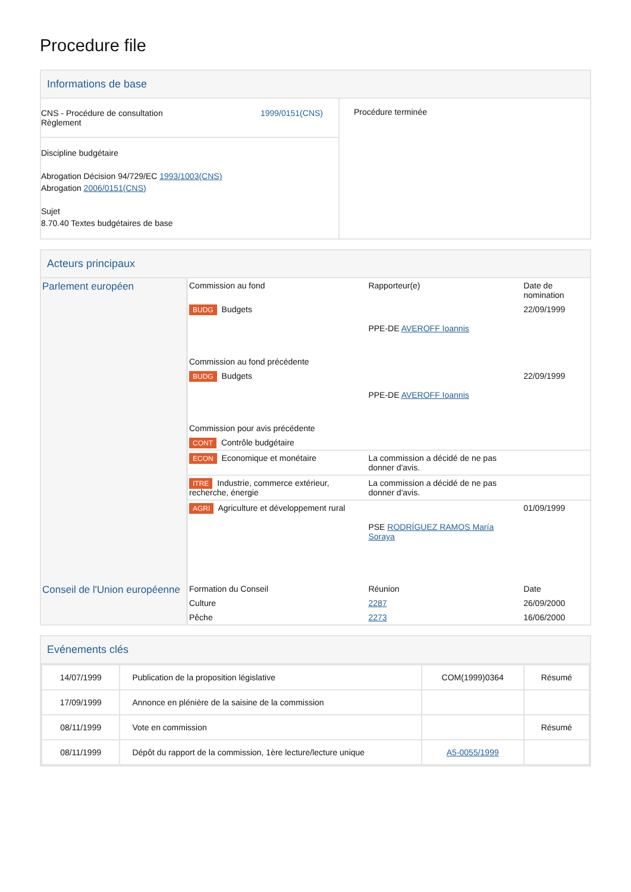Procedure file
Informations de base
| CNS - Procédure de consultation Règlement 1999/0151(CNS) Discipline budgétaire Abrogation Décision 94/729/EC 1993/1003(CNS) Abrogation 2006/0151(CNS) Sujet 8.70.40 Textes budgétaires de base | Procédure terminée |
Acteurs principaux
| Parlement européen | Commission au fond | Rapporteur(e) | Date de nomination |
| | BUDG Budgets | PPE-DE AVEROFF Ioannis | 22/09/1999 |
| | Commission au fond précédente | | |
| | BUDG Budgets | PPE-DE AVEROFF Ioannis | 22/09/1999 |
| | Commission pour avis précédente | | |
| | CONT Contrôle budgétaire | | |
| | ECON Economique et monétaire | La commission a décidé de ne pas donner d'avis. | |
| | ITRE Industrie, commerce extérieur, recherche, énergie | La commission a décidé de ne pas donner d'avis. | |
| | AGRI Agriculture et développement rural | PSE RODRÍGUEZ RAMOS María Soraya | 01/09/1999 |
| Conseil de l'Union européenne | Formation du Conseil | Réunion | Date |
| | Culture | 2287 | 26/09/2000 |
| | Pêche | 2273 | 16/06/2000 |
Evénements clés
| 14/07/1999 | Publication de la proposition législative | COM(1999)0364 | Résumé |
| 17/09/1999 | Annonce en plénière de la saisine de la commission | | |
| 08/11/1999 | Vote en commission | | Résumé |
| 08/11/1999 | Dépôt du rapport de la commission, 1ère lecture/lecture unique | A5-0055/1999 | |